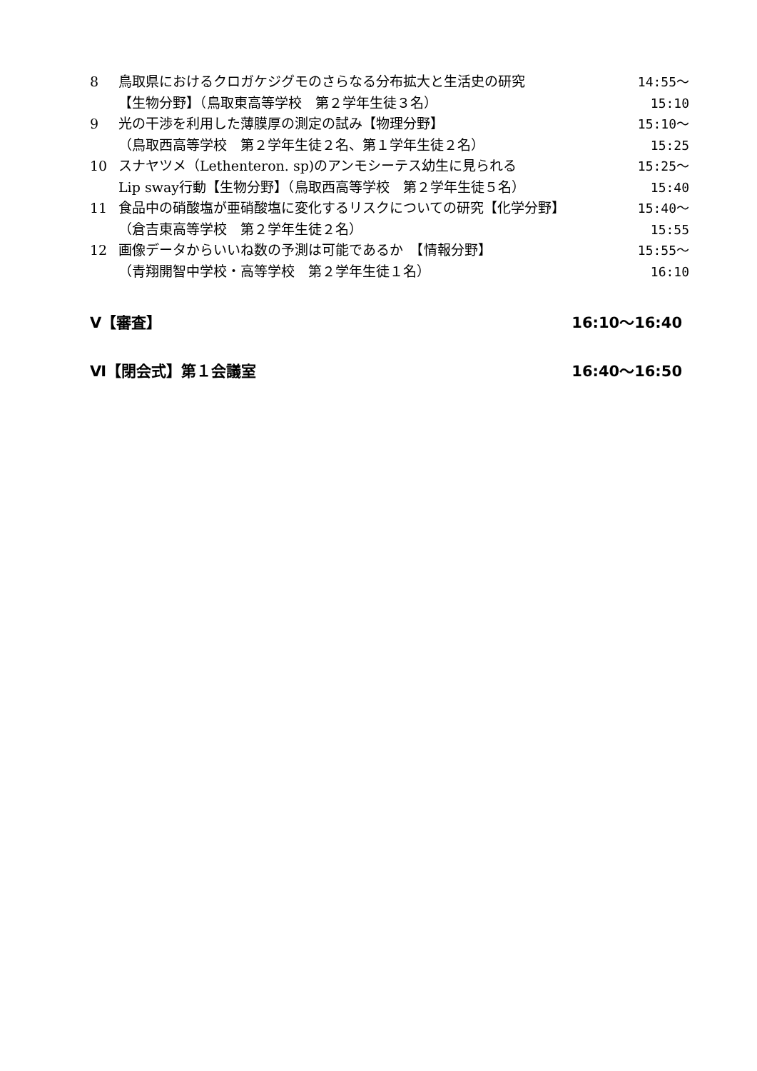8 鳥取県におけるクロガケジグモのさらなる分布拡大と生活史の研究
【生物分野】（鳥取東高等学校　第２学年生徒３名）
14:55～15:10
9 光の干渉を利用した薄膜厚の測定の試み【物理分野】
（鳥取西高等学校　第２学年生徒２名、第１学年生徒２名）
15:10～15:25
10 スナヤツメ（Lethenteron. sp)のアンモシーテス幼生に見られる
Lip sway行動【生物分野】（鳥取西高等学校　第２学年生徒５名）
15:25～15:40
11 食品中の硝酸塩が亜硝酸塩に変化するリスクについての研究【化学分野】
（倉吉東高等学校　第２学年生徒２名）
15:40～15:55
12 画像データからいいね数の予測は可能であるか　【情報分野】
（青翔開智中学校・高等学校　第２学年生徒１名）
15:55～16:10
Ⅴ【審査】 16:10～16:40
Ⅵ【閉会式】第１会議室 16:40～16:50